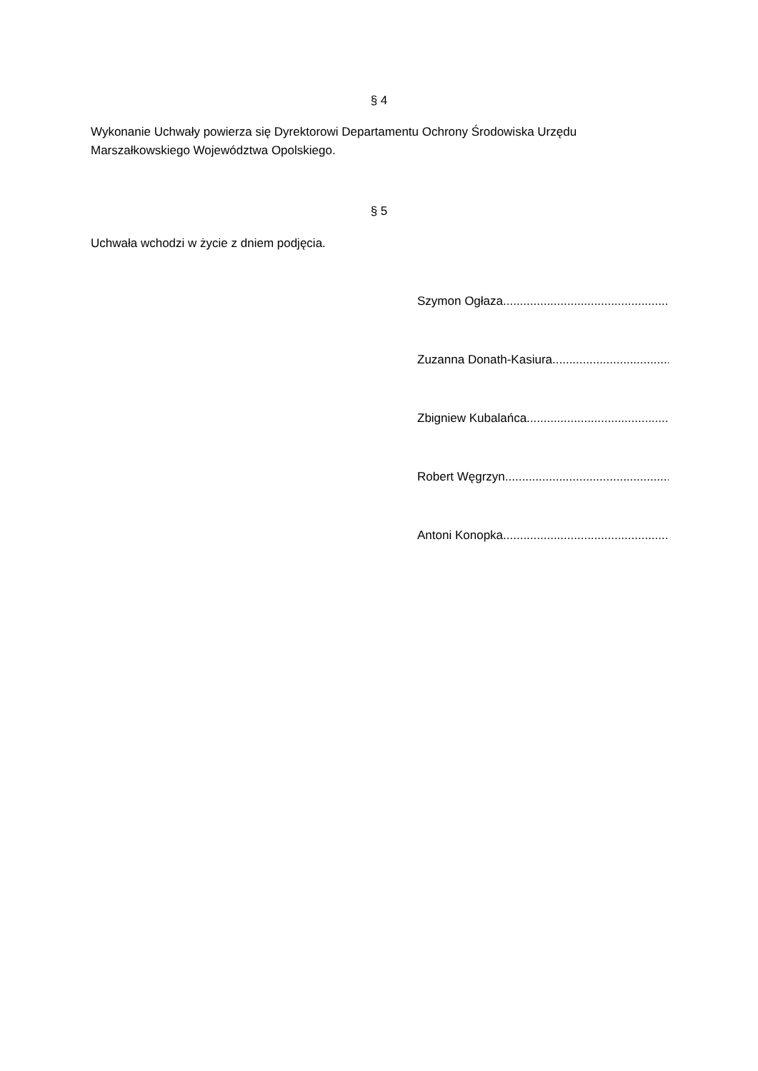§ 4
Wykonanie Uchwały powierza się Dyrektorowi Departamentu Ochrony Środowiska Urzędu Marszałkowskiego Województwa Opolskiego.
§ 5
Uchwała wchodzi w życie z dniem podjęcia.
Szymon Ogłaza ..................................................................
Zuzanna Donath-Kasiura ..................................................................
Zbigniew Kubalańca..................................................................
Robert Węgrzyn..................................................................
Antoni Konopka..................................................................